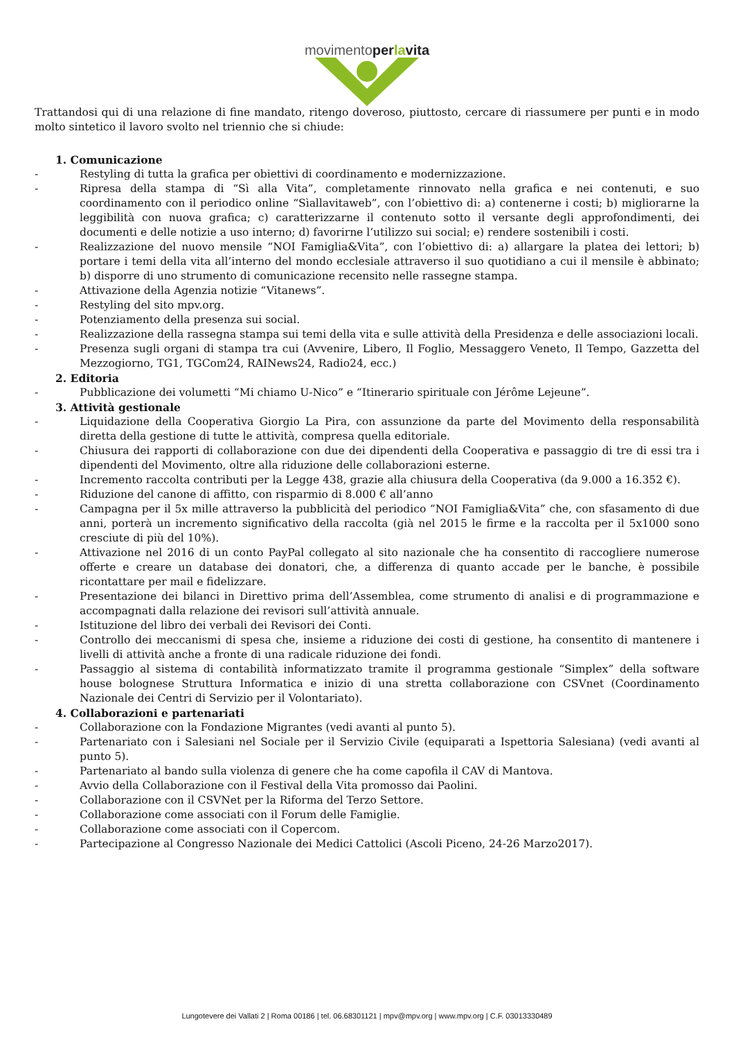movimentoperlavita
Trattandosi qui di una relazione di fine mandato, ritengo doveroso, piuttosto, cercare di riassumere per punti e in modo molto sintetico il lavoro svolto nel triennio che si chiude:
1. Comunicazione
- Restyling di tutta la grafica per obiettivi di coordinamento e modernizzazione.
- Ripresa della stampa di “Sì alla Vita”, completamente rinnovato nella grafica e nei contenuti, e suo coordinamento con il periodico online “Sìallavitaweb”, con l’obiettivo di: a) contenerne i costi; b) migliorarne la leggibilità con nuova grafica; c) caratterizzarne il contenuto sotto il versante degli approfondimenti, dei documenti e delle notizie a uso interno; d) favorirne l’utilizzo sui social; e) rendere sostenibili i costi.
- Realizzazione del nuovo mensile “NOI Famiglia&Vita”, con l’obiettivo di: a) allargare la platea dei lettori; b) portare i temi della vita all’interno del mondo ecclesiale attraverso il suo quotidiano a cui il mensile è abbinato; b) disporre di uno strumento di comunicazione recensito nelle rassegne stampa.
- Attivazione della Agenzia notizie “Vitanews”.
- Restyling del sito mpv.org.
- Potenziamento della presenza sui social.
- Realizzazione della rassegna stampa sui temi della vita e sulle attività della Presidenza e delle associazioni locali.
- Presenza sugli organi di stampa tra cui (Avvenire, Libero, Il Foglio, Messaggero Veneto, Il Tempo, Gazzetta del Mezzogiorno, TG1, TGCom24, RAINews24, Radio24, ecc.)
2. Editoria
- Pubblicazione dei volumetti “Mi chiamo U-Nico” e “Itinerario spirituale con Jérôme Lejeune”.
3. Attività gestionale
- Liquidazione della Cooperativa Giorgio La Pira, con assunzione da parte del Movimento della responsabilità diretta della gestione di tutte le attività, compresa quella editoriale.
- Chiusura dei rapporti di collaborazione con due dei dipendenti della Cooperativa e passaggio di tre di essi tra i dipendenti del Movimento, oltre alla riduzione delle collaborazioni esterne.
- Incremento raccolta contributi per la Legge 438, grazie alla chiusura della Cooperativa (da 9.000 a 16.352 €).
- Riduzione del canone di affitto, con risparmio di 8.000 € all’anno
- Campagna per il 5x mille attraverso la pubblicità del periodico “NOI Famiglia&Vita” che, con sfasamento di due anni, porterà un incremento significativo della raccolta (già nel 2015 le firme e la raccolta per il 5x1000 sono cresciute di più del 10%).
- Attivazione nel 2016 di un conto PayPal collegato al sito nazionale che ha consentito di raccogliere numerose offerte e creare un database dei donatori, che, a differenza di quanto accade per le banche, è possibile ricontattare per mail e fidelizzare.
- Presentazione dei bilanci in Direttivo prima dell’Assemblea, come strumento di analisi e di programmazione e accompagnati dalla relazione dei revisori sull’attività annuale.
- Istituzione del libro dei verbali dei Revisori dei Conti.
- Controllo dei meccanismi di spesa che, insieme a riduzione dei costi di gestione, ha consentito di mantenere i livelli di attività anche a fronte di una radicale riduzione dei fondi.
- Passaggio al sistema di contabilità informatizzato tramite il programma gestionale “Simplex” della software house bolognese Struttura Informatica e inizio di una stretta collaborazione con CSVnet (Coordinamento Nazionale dei Centri di Servizio per il Volontariato).
4. Collaborazioni e partenariati
- Collaborazione con la Fondazione Migrantes (vedi avanti al punto 5).
- Partenariato con i Salesiani nel Sociale per il Servizio Civile (equiparati a Ispettoria Salesiana) (vedi avanti al punto 5).
- Partenariato al bando sulla violenza di genere che ha come capofila il CAV di Mantova.
- Avvio della Collaborazione con il Festival della Vita promosso dai Paolini.
- Collaborazione con il CSVNet per la Riforma del Terzo Settore.
- Collaborazione come associati con il Forum delle Famiglie.
- Collaborazione come associati con il Copercom.
- Partecipazione al Congresso Nazionale dei Medici Cattolici (Ascoli Piceno, 24-26 Marzo2017).
Lungotevere dei Vallati 2 | Roma 00186 | tel. 06.68301121 | mpv@mpv.org | www.mpv.org | C.F. 03013330489